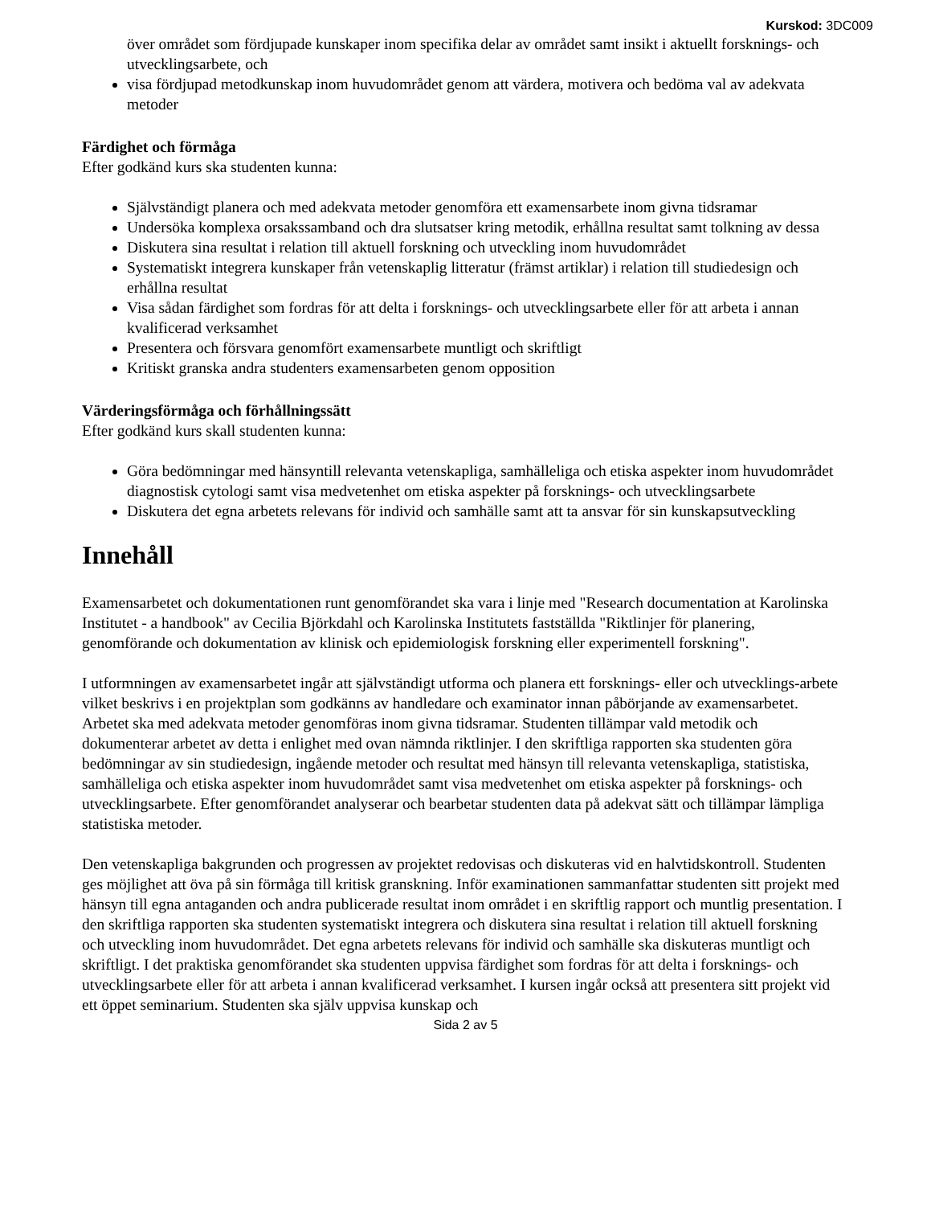Kurskod: 3DC009
över området som fördjupade kunskaper inom specifika delar av området samt insikt i aktuellt forsknings- och utvecklingsarbete, och
visa fördjupad metodkunskap inom huvudområdet genom att värdera, motivera och bedöma val av adekvata metoder
Färdighet och förmåga
Efter godkänd kurs ska studenten kunna:
Självständigt planera och med adekvata metoder genomföra ett examensarbete inom givna tidsramar
Undersöka komplexa orsakssamband och dra slutsatser kring metodik, erhållna resultat samt tolkning av dessa
Diskutera sina resultat i relation till aktuell forskning och utveckling inom huvudområdet
Systematiskt integrera kunskaper från vetenskaplig litteratur (främst artiklar) i relation till studiedesign och erhållna resultat
Visa sådan färdighet som fordras för att delta i forsknings- och utvecklingsarbete eller för att arbeta i annan kvalificerad verksamhet
Presentera och försvara genomfört examensarbete muntligt och skriftligt
Kritiskt granska andra studenters examensarbeten genom opposition
Värderingsförmåga och förhållningssätt
Efter godkänd kurs skall studenten kunna:
Göra bedömningar med hänsyntill relevanta vetenskapliga, samhälleliga och etiska aspekter inom huvudområdet diagnostisk cytologi samt visa medvetenhet om etiska aspekter på forsknings- och utvecklingsarbete
Diskutera det egna arbetets relevans för individ och samhälle samt att ta ansvar för sin kunskapsutveckling
Innehåll
Examensarbetet och dokumentationen runt genomförandet ska vara i linje med "Research documentation at Karolinska Institutet - a handbook" av Cecilia Björkdahl och Karolinska Institutets fastställda "Riktlinjer för planering, genomförande och dokumentation av klinisk och epidemiologisk forskning eller experimentell forskning".
I utformningen av examensarbetet ingår att självständigt utforma och planera ett forsknings- eller och utvecklings-arbete vilket beskrivs i en projektplan som godkänns av handledare och examinator innan påbörjande av examensarbetet. Arbetet ska med adekvata metoder genomföras inom givna tidsramar. Studenten tillämpar vald metodik och dokumenterar arbetet av detta i enlighet med ovan nämnda riktlinjer. I den skriftliga rapporten ska studenten göra bedömningar av sin studiedesign, ingående metoder och resultat med hänsyn till relevanta vetenskapliga, statistiska, samhälleliga och etiska aspekter inom huvudområdet samt visa medvetenhet om etiska aspekter på forsknings- och utvecklingsarbete. Efter genomförandet analyserar och bearbetar studenten data på adekvat sätt och tillämpar lämpliga statistiska metoder.
Den vetenskapliga bakgrunden och progressen av projektet redovisas och diskuteras vid en halvtidskontroll. Studenten ges möjlighet att öva på sin förmåga till kritisk granskning. Inför examinationen sammanfattar studenten sitt projekt med hänsyn till egna antaganden och andra publicerade resultat inom området i en skriftlig rapport och muntlig presentation. I den skriftliga rapporten ska studenten systematiskt integrera och diskutera sina resultat i relation till aktuell forskning och utveckling inom huvudområdet. Det egna arbetets relevans för individ och samhälle ska diskuteras muntligt och skriftligt. I det praktiska genomförandet ska studenten uppvisa färdighet som fordras för att delta i forsknings- och utvecklingsarbete eller för att arbeta i annan kvalificerad verksamhet. I kursen ingår också att presentera sitt projekt vid ett öppet seminarium. Studenten ska själv uppvisa kunskap och
Sida 2 av 5